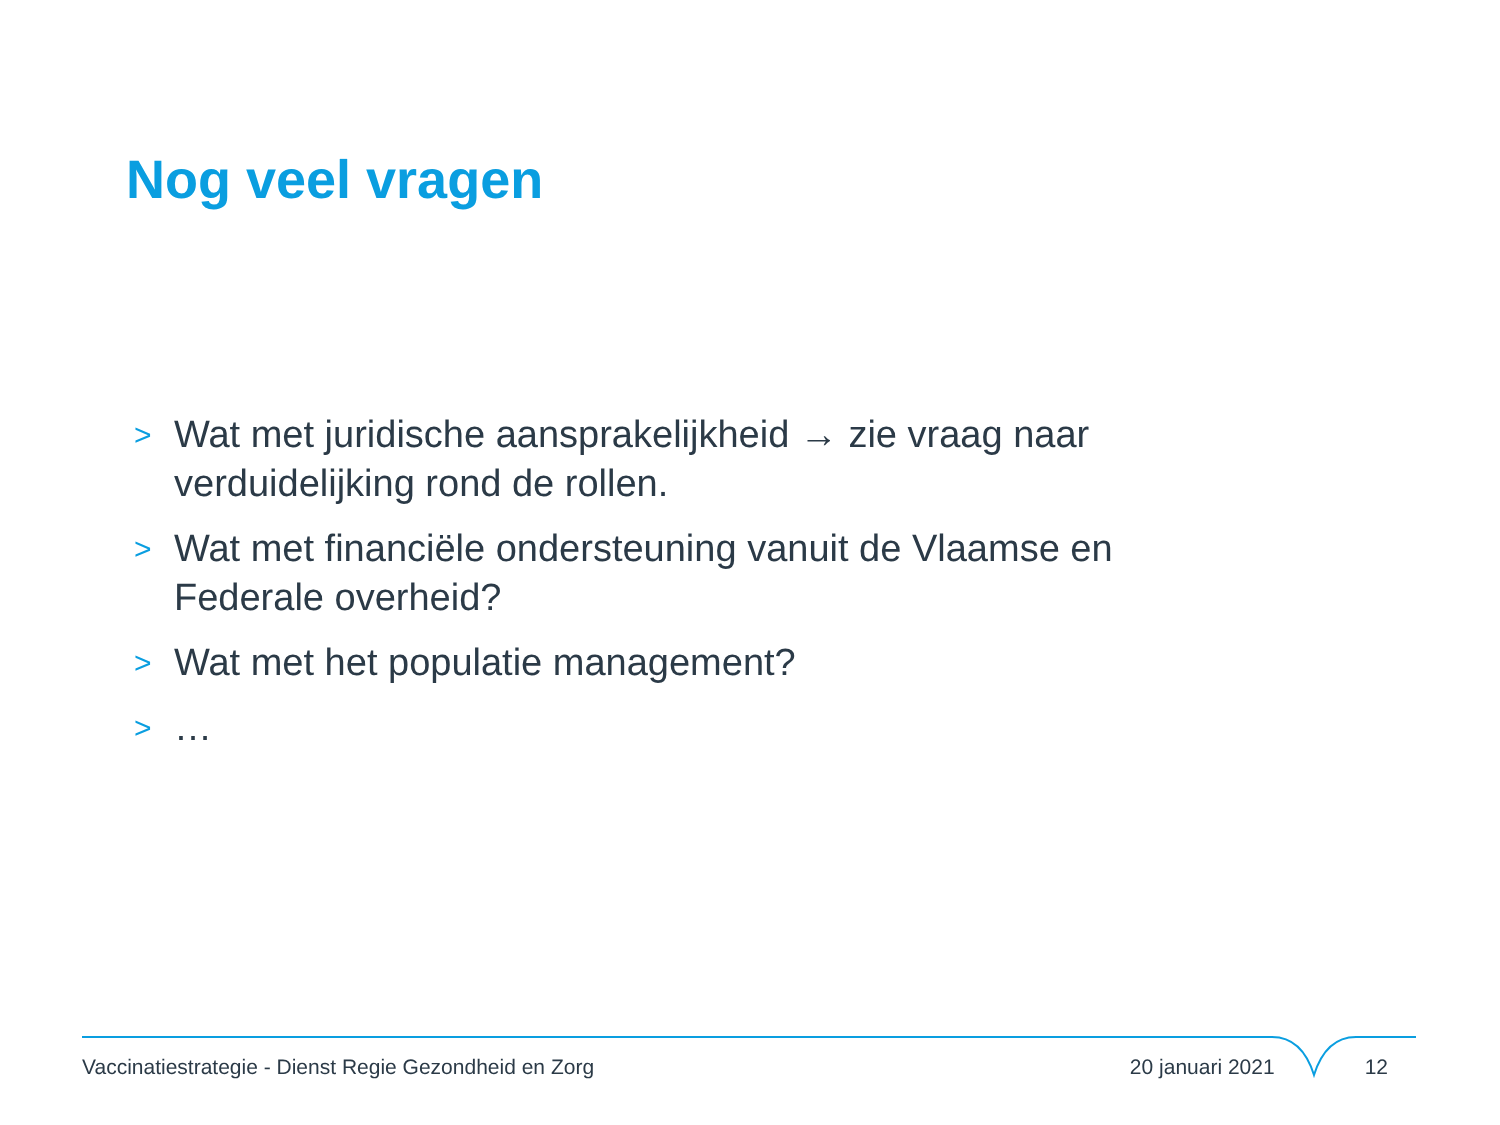Nog veel vragen
> Wat met juridische aansprakelijkheid → zie vraag naar verduidelijking rond de rollen.
> Wat met financiële ondersteuning vanuit de Vlaamse en Federale overheid?
> Wat met het populatie management?
> …
Vaccinatiestrategie - Dienst Regie Gezondheid en Zorg 20 januari 2021 12